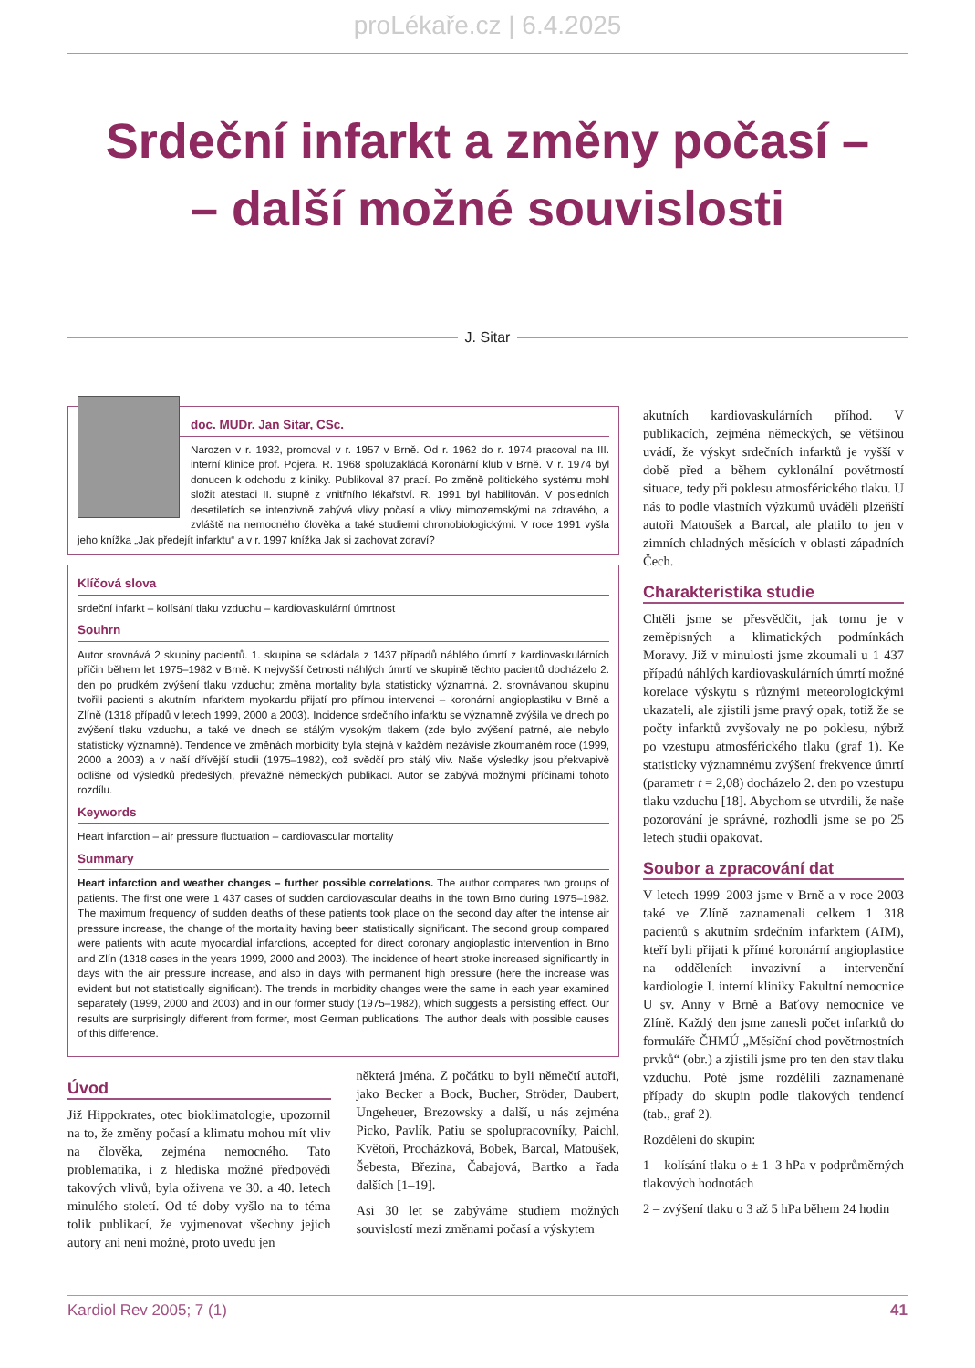proLékaře.cz | 6.4.2025
Srdeční infarkt a změny počasí –
– další možné souvislosti
J. Sitar
doc. MUDr. Jan Sitar, CSc.
Narozen v r. 1932, promoval v r. 1957 v Brně. Od r. 1962 do r. 1974 pracoval na III. interní klinice prof. Pojera. R. 1968 spoluzakládá Koronární klub v Brně. V r. 1974 byl donucen k odchodu z kliniky. Publikoval 87 prací. Po změně politického systému mohl složit atestaci II. stupně z vnitřního lékařství. R. 1991 byl habilitován. V posledních desetiletích se intenzivně zabývá vlivy počasí a vlivy mimozemskými na zdravého, a zvláště na nemocného člověka a také studiemi chronobiologickými. V roce 1991 vyšla jeho knížka „Jak předejít infarktu“ a v r. 1997 knížka Jak si zachovat zdraví?
Klíčová slova
srdeční infarkt – kolísání tlaku vzduchu – kardiovaskulární úmrtnost
Souhrn
Autor srovnává 2 skupiny pacientů. 1. skupina se skládala z 1437 případů náhlého úmrtí z kardiovaskulárních příčin během let 1975–1982 v Brně. K nejvyšší četnosti náhlých úmrtí ve skupině těchto pacientů docházelo 2. den po prudkém zvýšení tlaku vzduchu; změna mortality byla statisticky významná. 2. srovnávanou skupinu tvořili pacienti s akutním infarktem myokardu přijatí pro přímou intervenci – koronární angioplastiku v Brně a Zlíně (1318 případů v letech 1999, 2000 a 2003). Incidence srdečního infarktu se významně zvýšila ve dnech po zvýšení tlaku vzduchu, a také ve dnech se stálým vysokým tlakem (zde bylo zvýšení patrné, ale nebylo statisticky významné). Tendence ve změnách morbidity byla stejná v každém nezávisle zkoumaném roce (1999, 2000 a 2003) a v naší dřívější studii (1975–1982), což svědčí pro stálý vliv. Naše výsledky jsou překvapivě odlišné od výsledků předešlých, převážně německých publikací. Autor se zabývá možnými příčinami tohoto rozdílu.
Keywords
Heart infarction – air pressure fluctuation – cardiovascular mortality
Summary
Heart infarction and weather changes – further possible correlations. The author compares two groups of patients. The first one were 1 437 cases of sudden cardiovascular deaths in the town Brno during 1975–1982. The maximum frequency of sudden deaths of these patients took place on the second day after the intense air pressure increase, the change of the mortality having been statistically significant. The second group compared were patients with acute myocardial infarctions, accepted for direct coronary angioplastic intervention in Brno and Zlín (1318 cases in the years 1999, 2000 and 2003). The incidence of heart stroke increased significantly in days with the air pressure increase, and also in days with permanent high pressure (here the increase was evident but not statistically significant). The trends in morbidity changes were the same in each year examined separately (1999, 2000 and 2003) and in our former study (1975–1982), which suggests a persisting effect. Our results are surprisingly different from former, most German publications. The author deals with possible causes of this difference.
Úvod
Již Hippokrates, otec bioklimatologie, upozornil na to, že změny počasí a klimatu mohou mít vliv na člověka, zejména nemocného. Tato problematika, i z hlediska možné předpovědi takových vlivů, byla oživena ve 30. a 40. letech minulého století. Od té doby vyšlo na to téma tolik publikací, že vyjmenovat všechny jejich autory ani není možné, proto uvedu jen
některá jména. Z počátku to byli němečtí autoři, jako Becker a Bock, Bucher, Ströder, Daubert, Ungeheuer, Brezowsky a další, u nás zejména Picko, Pavlík, Patiu se spolupracovníky, Paichl, Květoň, Procházková, Bobek, Barcal, Matoušek, Šebesta, Březina, Čabajová, Bartko a řada dalších [1–19].
Asi 30 let se zabýváme studiem možných souvislostí mezi změnami počasí a výskytem
akutních kardiovaskulárních příhod. V publikacích, zejména německých, se většinou uvádí, že výskyt srdečních infarktů je vyšší v době před a během cyklonální povětrností situace, tedy při poklesu atmosférického tlaku. U nás to podle vlastních výzkumů uváděli plzeňští autoři Matoušek a Barcal, ale platilo to jen v zimních chladných měsících v oblasti západních Čech.
Charakteristika studie
Chtěli jsme se přesvědčit, jak tomu je v zeměpisných a klimatických podmínkách Moravy. Již v minulosti jsme zkoumali u 1 437 případů náhlých kardiovaskulárních úmrtí možné korelace výskytu s různými meteorologickými ukazateli, ale zjistili jsme pravý opak, totiž že se počty infarktů zvyšovaly ne po poklesu, nýbrž po vzestupu atmosférického tlaku (graf 1). Ke statisticky významnému zvýšení frekvence úmrtí (parametr t = 2,08) docházelo 2. den po vzestupu tlaku vzduchu [18]. Abychom se utvrdili, že naše pozorování je správné, rozhodli jsme se po 25 letech studii opakovat.
Soubor a zpracování dat
V letech 1999–2003 jsme v Brně a v roce 2003 také ve Zlíně zaznamenali celkem 1 318 pacientů s akutním srdečním infarktem (AIM), kteří byli přijati k přímé koronární angioplastice na odděleních invazivní a intervenční kardiologie I. interní kliniky Fakultní nemocnice U sv. Anny v Brně a Baťovy nemocnice ve Zlíně. Každý den jsme zanesli počet infarktů do formuláře ČHMÚ „Měsíční chod povětrnostních prvků“ (obr.) a zjistili jsme pro ten den stav tlaku vzduchu. Poté jsme rozdělili zaznamenané případy do skupin podle tlakových tendencí (tab., graf 2).
Rozdělení do skupin:
1 – kolísání tlaku o ± 1–3 hPa v podprůměrných tlakových hodnotách
2 – zvýšení tlaku o 3 až 5 hPa během 24 hodin
Kardiol Rev 2005; 7 (1) 41